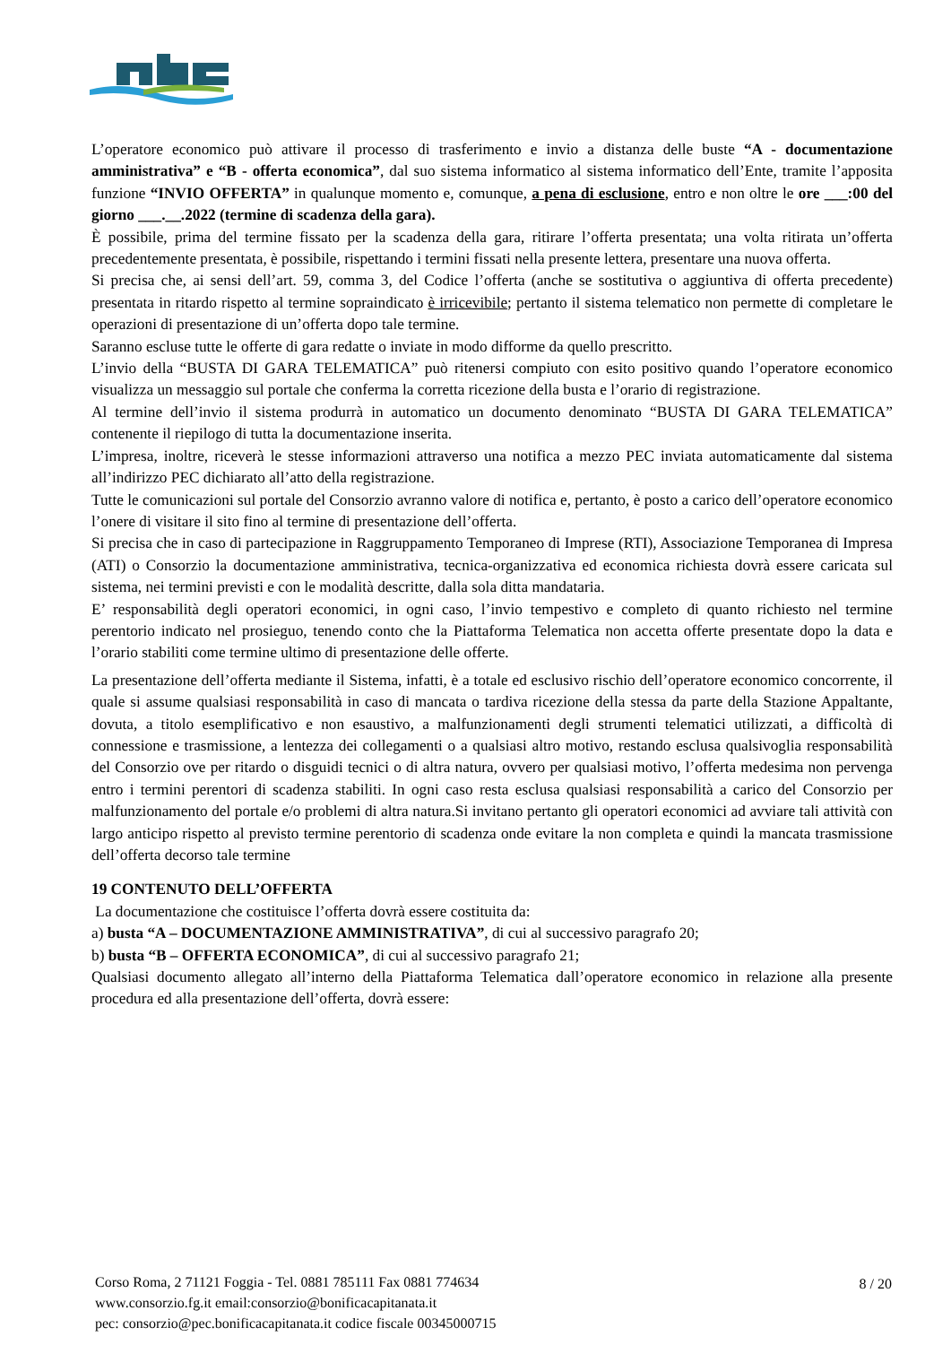L’operatore economico può attivare il processo di trasferimento e invio a distanza delle buste “A - documentazione amministrativa” e “B - offerta economica”, dal suo sistema informatico al sistema informatico dell’Ente, tramite l’apposita funzione “INVIO OFFERTA” in qualunque momento e, comunque, a pena di esclusione, entro e non oltre le ore ___:00 del giorno ___.__.2022 (termine di scadenza della gara).
È possibile, prima del termine fissato per la scadenza della gara, ritirare l’offerta presentata; una volta ritirata un’offerta precedentemente presentata, è possibile, rispettando i termini fissati nella presente lettera, presentare una nuova offerta.
Si precisa che, ai sensi dell’art. 59, comma 3, del Codice l’offerta (anche se sostitutiva o aggiuntiva di offerta precedente) presentata in ritardo rispetto al termine sopraindicato è irricevibile; pertanto il sistema telematico non permette di completare le operazioni di presentazione di un’offerta dopo tale termine.
Saranno escluse tutte le offerte di gara redatte o inviate in modo difforme da quello prescritto.
L’invio della “BUSTA DI GARA TELEMATICA” può ritenersi compiuto con esito positivo quando l’operatore economico visualizza un messaggio sul portale che conferma la corretta ricezione della busta e l’orario di registrazione.
Al termine dell’invio il sistema produrrà in automatico un documento denominato “BUSTA DI GARA TELEMATICA” contenente il riepilogo di tutta la documentazione inserita.
L’impresa, inoltre, riceverà le stesse informazioni attraverso una notifica a mezzo PEC inviata automaticamente dal sistema all’indirizzo PEC dichiarato all’atto della registrazione.
Tutte le comunicazioni sul portale del Consorzio avranno valore di notifica e, pertanto, è posto a carico dell’operatore economico l’onere di visitare il sito fino al termine di presentazione dell’offerta.
Si precisa che in caso di partecipazione in Raggruppamento Temporaneo di Imprese (RTI), Associazione Temporanea di Impresa (ATI) o Consorzio la documentazione amministrativa, tecnica-organizzativa ed economica richiesta dovrà essere caricata sul sistema, nei termini previsti e con le modalità descritte, dalla sola ditta mandataria.
E’ responsabilità degli operatori economici, in ogni caso, l’invio tempestivo e completo di quanto richiesto nel termine perentorio indicato nel prosieguo, tenendo conto che la Piattaforma Telematica non accetta offerte presentate dopo la data e l’orario stabiliti come termine ultimo di presentazione delle offerte.
La presentazione dell’offerta mediante il Sistema, infatti, è a totale ed esclusivo rischio dell’operatore economico concorrente, il quale si assume qualsiasi responsabilità in caso di mancata o tardiva ricezione della stessa da parte della Stazione Appaltante, dovuta, a titolo esemplificativo e non esaustivo, a malfunzionamenti degli strumenti telematici utilizzati, a difficoltà di connessione e trasmissione, a lentezza dei collegamenti o a qualsiasi altro motivo, restando esclusa qualsivoglia responsabilità del Consorzio ove per ritardo o disguidi tecnici o di altra natura, ovvero per qualsiasi motivo, l’offerta medesima non pervenga entro i termini perentori di scadenza stabiliti. In ogni caso resta esclusa qualsiasi responsabilità a carico del Consorzio per malfunzionamento del portale e/o problemi di altra natura.Si invitano pertanto gli operatori economici ad avviare tali attività con largo anticipo rispetto al previsto termine perentorio di scadenza onde evitare la non completa e quindi la mancata trasmissione dell’offerta decorso tale termine
19 CONTENUTO DELL’OFFERTA
La documentazione che costituisce l’offerta dovrà essere costituita da:
a) busta “A – DOCUMENTAZIONE AMMINISTRATIVA”, di cui al successivo paragrafo 20;
b) busta “B – OFFERTA ECONOMICA”, di cui al successivo paragrafo 21;
Qualsiasi documento allegato all’interno della Piattaforma Telematica dall’operatore economico in relazione alla presente procedura ed alla presentazione dell’offerta, dovrà essere:
Corso Roma, 2 71121 Foggia - Tel. 0881 785111 Fax 0881 774634
www.consorzio.fg.it email:consorzio@bonificacapitanata.it
pec: consorzio@pec.bonificacapitanata.it codice fiscale 00345000715
8 / 20